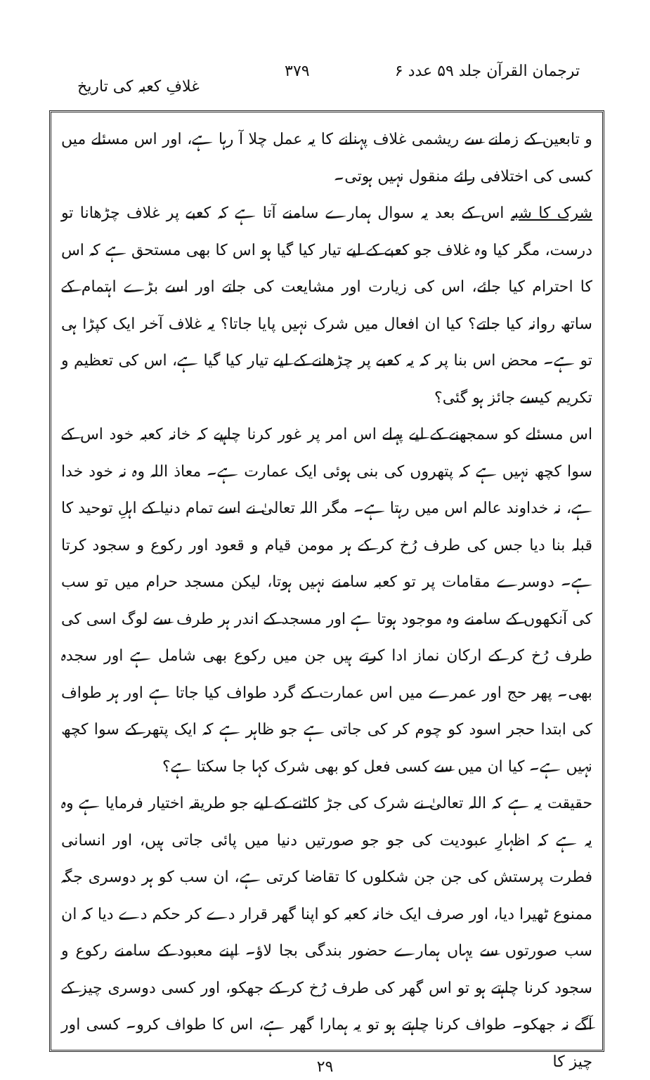ترجمان القرآن جلد ۵۹ عدد ۶ ۳۷۹ غلافِ کعبہ کی تاریخ
و تابعین کے زمانے سے ریشمی غلاف پہنانے کا یہ عمل چلا آ رہا ہے، اور اس مسئلے میں کسی کی اختلافی رائے منقول نہیں ہوتی۔
شرک کا شبہ اس کے بعد یہ سوال ہمارے سامنے آتا ہے کہ کعبے پر غلاف چڑھانا تو درست، مگر کیا وہ غلاف جو کعبے کے لیے تیار کیا گیا ہو اس کا بھی مستحق ہے کہ اس کا احترام کیا جائے، اس کی زیارت اور مشایعت کی جاتے اور اسے بڑے اہتمام کے ساتھ روانہ کیا جاتے؟ کیا ان افعال میں شرک نہیں پایا جاتا؟ یہ غلاف آخر ایک کپڑا ہی تو ہے۔ محض اس بنا پر کہ یہ کعبے پر چڑھانے کے لیے تیار کیا گیا ہے، اس کی تعظیم و تکریم کیسے جائز ہو گئی؟
اس مسئلے کو سمجھنے کے لیے پہلے اس امر پر غور کرنا چاہیے کہ خانہ کعبہ خود اس کے سوا کچھ نہیں ہے کہ پتھروں کی بنی ہوئی ایک عمارت ہے۔ معاذ اللہ وہ نہ خود خدا ہے، نہ خداوند عالم اس میں رہتا ہے۔ مگر اللہ تعالیٰ نے اسے تمام دنیا کے اہلِ توحید کا قبلہ بنا دیا جس کی طرف رُخ کر کے ہر مومن قیام و قعود اور رکوع و سجود کرتا ہے۔ دوسرے مقامات پر تو کعبہ سامنے نہیں ہوتا، لیکن مسجد حرام میں تو سب کی آنکھوں کے سامنے وہ موجود ہوتا ہے اور مسجد کے اندر ہر طرف سے لوگ اسی کی طرف رُخ کر کے ارکان نماز ادا کرتے ہیں جن میں رکوع بھی شامل ہے اور سجدہ بھی۔ پھر حج اور عمرے میں اس عمارت کے گرد طواف کیا جاتا ہے اور ہر طواف کی ابتدا حجر اسود کو چوم کر کی جاتی ہے جو ظاہر ہے کہ ایک پتھر کے سوا کچھ نہیں ہے۔ کیا ان میں سے کسی فعل کو بھی شرک کہا جا سکتا ہے؟
حقیقت یہ ہے کہ اللہ تعالیٰ نے شرک کی جڑ کاٹنے کے لیے جو طریقہ اختیار فرمایا ہے وہ یہ ہے کہ اظہارِ عبودیت کی جو جو صورتیں دنیا میں پائی جاتی ہیں، اور انسانی فطرت پرستش کی جن جن شکلوں کا تقاضا کرتی ہے، ان سب کو ہر دوسری جگہ ممنوع ٹھیرا دیا، اور صرف ایک خانہ کعبہ کو اپنا گھر قرار دے کر حکم دے دیا کہ ان سب صورتوں سے یہاں ہمارے حضور بندگی بجا لاؤ۔ اپنے معبود کے سامنے رکوع و سجود کرنا چاہتے ہو تو اس گھر کی طرف رُخ کر کے جھکو، اور کسی دوسری چیز کے آگے نہ جھکو۔ طواف کرنا چاہتے ہو تو یہ ہمارا گھر ہے، اس کا طواف کرو۔ کسی اور چیز کا
۲۹